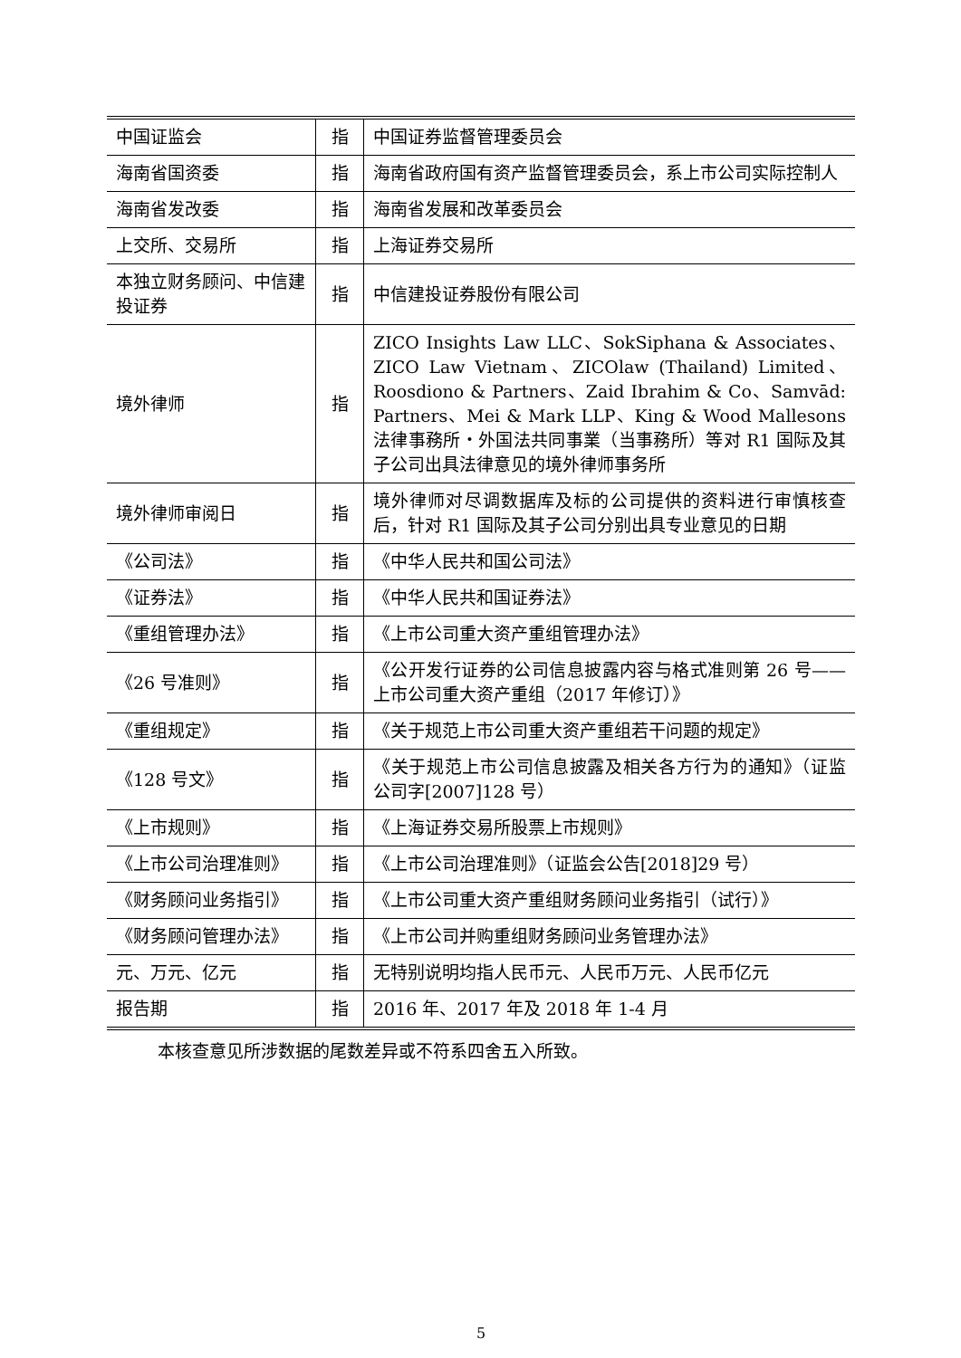| 中国证监会 | 指 | 中国证券监督管理委员会 |
| 海南省国资委 | 指 | 海南省政府国有资产监督管理委员会，系上市公司实际控制人 |
| 海南省发改委 | 指 | 海南省发展和改革委员会 |
| 上交所、交易所 | 指 | 上海证券交易所 |
| 本独立财务顾问、中信建投证券 | 指 | 中信建投证券股份有限公司 |
| 境外律师 | 指 | ZICO Insights Law LLC、SokSiphana & Associates、ZICO Law Vietnam、ZICOlaw (Thailand) Limited、Roosdiono & Partners、Zaid Ibrahim & Co、Samvād: Partners、Mei & Mark LLP、King & Wood Mallesons 法律事務所・外国法共同事業（当事務所）等对 R1 国际及其子公司出具法律意见的境外律师事务所 |
| 境外律师审阅日 | 指 | 境外律师对尽调数据库及标的公司提供的资料进行审慎核查后，针对 R1 国际及其子公司分别出具专业意见的日期 |
| 《公司法》 | 指 | 《中华人民共和国公司法》 |
| 《证券法》 | 指 | 《中华人民共和国证券法》 |
| 《重组管理办法》 | 指 | 《上市公司重大资产重组管理办法》 |
| 《26 号准则》 | 指 | 《公开发行证券的公司信息披露内容与格式准则第 26 号——上市公司重大资产重组（2017 年修订）》 |
| 《重组规定》 | 指 | 《关于规范上市公司重大资产重组若干问题的规定》 |
| 《128 号文》 | 指 | 《关于规范上市公司信息披露及相关各方行为的通知》（证监公司字[2007]128 号） |
| 《上市规则》 | 指 | 《上海证券交易所股票上市规则》 |
| 《上市公司治理准则》 | 指 | 《上市公司治理准则》（证监会公告[2018]29 号） |
| 《财务顾问业务指引》 | 指 | 《上市公司重大资产重组财务顾问业务指引（试行）》 |
| 《财务顾问管理办法》 | 指 | 《上市公司并购重组财务顾问业务管理办法》 |
| 元、万元、亿元 | 指 | 无特别说明均指人民币元、人民币万元、人民币亿元 |
| 报告期 | 指 | 2016 年、2017 年及 2018 年 1-4 月 |
本核查意见所涉数据的尾数差异或不符系四舍五入所致。
5